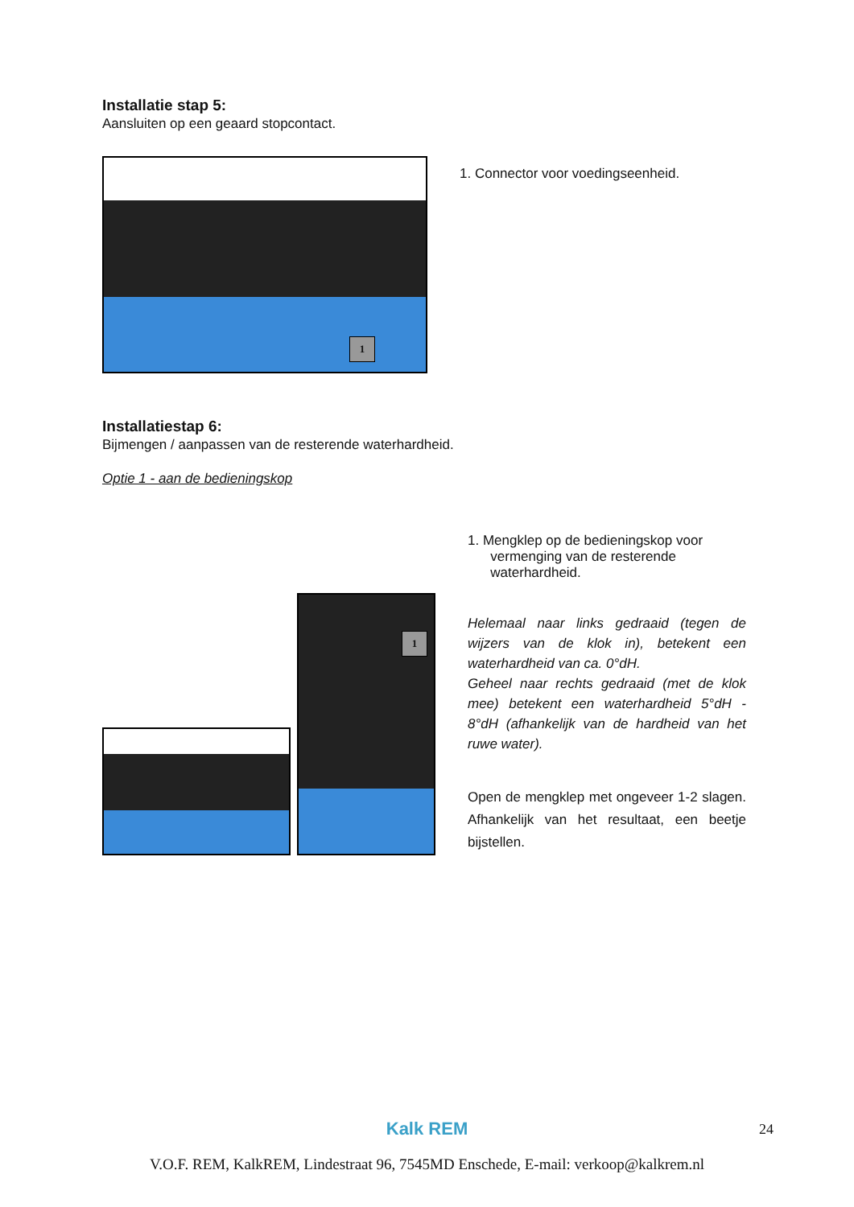Installatie stap 5:
Aansluiten op een geaard stopcontact.
1
1. Connector voor voedingseenheid.
Installatiestap 6:
Bijmengen / aanpassen van de resterende waterhardheid.
Optie 1 - aan de bedieningskop
1
1. Mengklep op de bedieningskop voor
vermenging van de resterende
waterhardheid.
Helemaal naar links gedraaid (tegen de wijzers van de klok in), betekent een waterhardheid van ca. 0°dH.
Geheel naar rechts gedraaid (met de klok mee) betekent een waterhardheid 5°dH - 8°dH (afhankelijk van de hardheid van het ruwe water).
Open de mengklep met ongeveer 1-2 slagen. Afhankelijk van het resultaat, een beetje bijstellen.
24
Kalk REM
V.O.F. REM, KalkREM, Lindestraat 96, 7545MD Enschede, E-mail: verkoop@kalkrem.nl